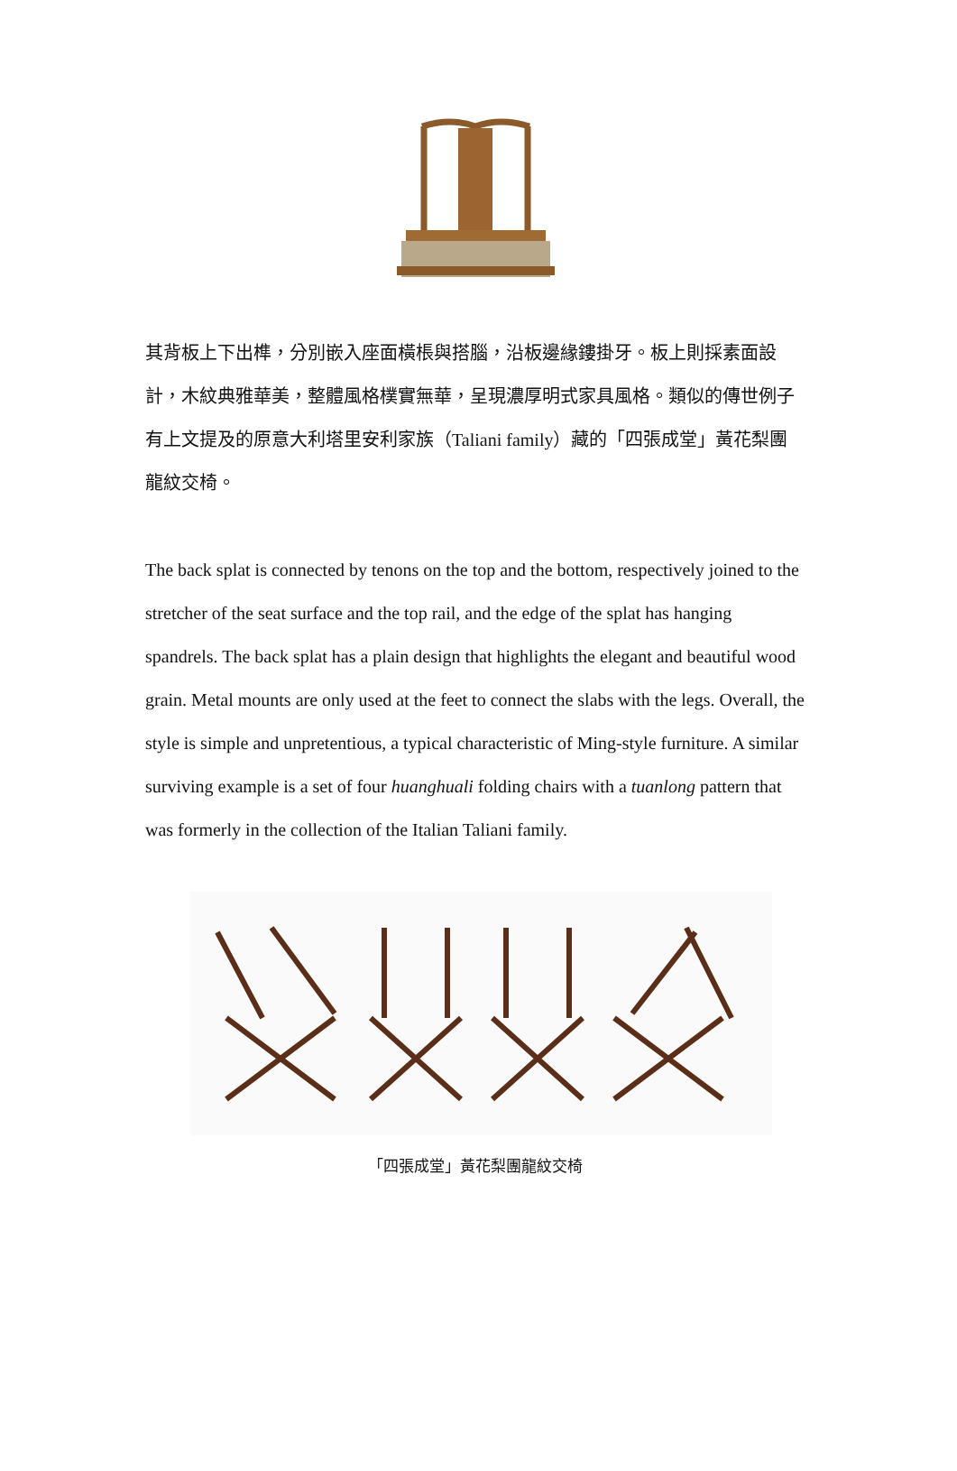其背板上下出榫，分別嵌入座面橫棖與搭腦，沿板邊緣鏤掛牙。板上則採素面設計，木紋典雅華美，整體風格樸實無華，呈現濃厚明式家具風格。類似的傳世例子有上文提及的原意大利塔里安利家族（Taliani family）藏的「四張成堂」黃花梨團龍紋交椅。
The back splat is connected by tenons on the top and the bottom, respectively joined to the stretcher of the seat surface and the top rail, and the edge of the splat has hanging spandrels. The back splat has a plain design that highlights the elegant and beautiful wood grain. Metal mounts are only used at the feet to connect the slabs with the legs. Overall, the style is simple and unpretentious, a typical characteristic of Ming-style furniture. A similar surviving example is a set of four huanghuali folding chairs with a tuanlong pattern that was formerly in the collection of the Italian Taliani family.
「四張成堂」黃花梨團龍紋交椅